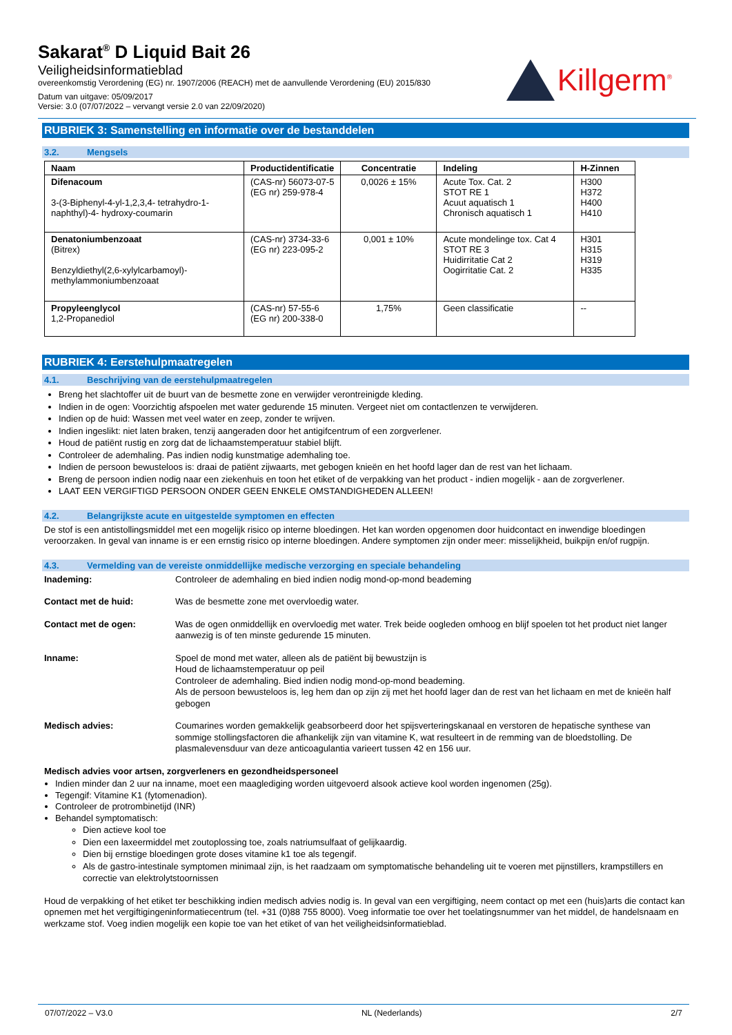Sakarat<sup>®</sup> D Liquid Bait 26
Veiligheidsinformatieblad
overeenkomstig Verordening (EG) nr. 1907/2006 (REACH) met de aanvullende Verordening (EU) 2015/830
Datum van uitgave: 05/09/2017
Versie: 3.0 (07/07/2022 – vervangt versie 2.0 van 22/09/2020)
Killgerm<sup>®</sup>
RUBRIEK 3: Samenstelling en informatie over de bestanddelen
3.2. Mengsels
| Naam | Productidentificatie | Concentratie | Indeling | H-Zinnen |
| --- | --- | --- | --- | --- |
| Difenacoum 3-(3-Biphenyl-4-yl-1,2,3,4- tetrahydro-1-naphthyl)-4- hydroxy-coumarin | (CAS-nr) 56073-07-5 (EG nr) 259-978-4 | 0,0026 ± 15% | Acute Tox. Cat. 2 STOT RE 1 Acuut aquatisch 1 Chronisch aquatisch 1 | H300 H372 H400 H410 |
| Denatoniumbenzoaat (Bitrex) Benzyldiethyl(2,6-xylylcarbamoyl)-methylammoniumbenzoaat | (CAS-nr) 3734-33-6 (EG nr) 223-095-2 | 0,001 ± 10% | Acute mondelinge tox. Cat 4 STOT RE 3 Huidirritatie Cat 2 Oogirritatie Cat. 2 | H301 H315 H319 H335 |
| Propyleenglycol 1,2-Propanediol | (CAS-nr) 57-55-6 (EG nr) 200-338-0 | 1,75% | Geen classificatie | -- |
RUBRIEK 4: Eerstehulpmaatregelen
4.1. Beschrijving van de eerstehulpmaatregelen
Breng het slachtoffer uit de buurt van de besmette zone en verwijder verontreinigde kleding.
Indien in de ogen: Voorzichtig afspoelen met water gedurende 15 minuten. Vergeet niet om contactlenzen te verwijderen.
Indien op de huid: Wassen met veel water en zeep, zonder te wrijven.
Indien ingeslikt: niet laten braken, tenzij aangeraden door het antigifcentrum of een zorgverlener.
Houd de patiënt rustig en zorg dat de lichaamstemperatuur stabiel blijft.
Controleer de ademhaling. Pas indien nodig kunstmatige ademhaling toe.
Indien de persoon bewusteloos is: draai de patiënt zijwaarts, met gebogen knieën en het hoofd lager dan de rest van het lichaam.
Breng de persoon indien nodig naar een ziekenhuis en toon het etiket of de verpakking van het product - indien mogelijk - aan de zorgverlener.
LAAT EEN VERGIFTIGD PERSOON ONDER GEEN ENKELE OMSTANDIGHEDEN ALLEEN!
4.2. Belangrijkste acute en uitgestelde symptomen en effecten
De stof is een antistollingsmiddel met een mogelijk risico op interne bloedingen. Het kan worden opgenomen door huidcontact en inwendige bloedingen veroorzaken. In geval van inname is er een ernstig risico op interne bloedingen. Andere symptomen zijn onder meer: misselijkheid, buikpijn en/of rugpijn.
4.3. Vermelding van de vereiste onmiddellijke medische verzorging en speciale behandeling
Inademing: Controleer de ademhaling en bied indien nodig mond-op-mond beademing
Contact met de huid: Was de besmette zone met overvloedig water.
Contact met de ogen: Was de ogen onmiddellijk en overvloedig met water. Trek beide oogleden omhoog en blijf spoelen tot het product niet langer aanwezig is of ten minste gedurende 15 minuten.
Inname: Spoel de mond met water, alleen als de patiënt bij bewustzijn is
Houd de lichaamstemperatuur op peil
Controleer de ademhaling. Bied indien nodig mond-op-mond beademing.
Als de persoon bewusteloos is, leg hem dan op zijn zij met het hoofd lager dan de rest van het lichaam en met de knieën half gebogen
Medisch advies: Coumarines worden gemakkelijk geabsorbeerd door het spijsverteringskanaal en verstoren de hepatische synthese van sommige stollingsfactoren die afhankelijk zijn van vitamine K, wat resulteert in de remming van de bloedstolling. De plasmalevensduur van deze anticoagulantia varieert tussen 42 en 156 uur.
Medisch advies voor artsen, zorgverleners en gezondheidspersoneel
Indien minder dan 2 uur na inname, moet een maaglediging worden uitgevoerd alsook actieve kool worden ingenomen (25g).
Tegengif: Vitamine K1 (fytomenadion).
Controleer de protrombinetijd (INR)
Behandel symptomatisch:
Dien actieve kool toe
Dien een laxeermiddel met zoutoplossing toe, zoals natriumsulfaat of gelijkaardig.
Dien bij ernstige bloedingen grote doses vitamine k1 toe als tegengif.
Als de gastro-intestinale symptomen minimaal zijn, is het raadzaam om symptomatische behandeling uit te voeren met pijnstillers, krampstillers en correctie van elektrolytstoornissen
Houd de verpakking of het etiket ter beschikking indien medisch advies nodig is. In geval van een vergiftiging, neem contact op met een (huis)arts die contact kan opnemen met het vergiftigingeninformatiecentrum (tel. +31 (0)88 755 8000). Voeg informatie toe over het toelatingsnummer van het middel, de handelsnaam en werkzame stof. Voeg indien mogelijk een kopie toe van het etiket of van het veiligheidsinformatieblad.
07/07/2022 – V3.0 NL (Nederlands) 2/7